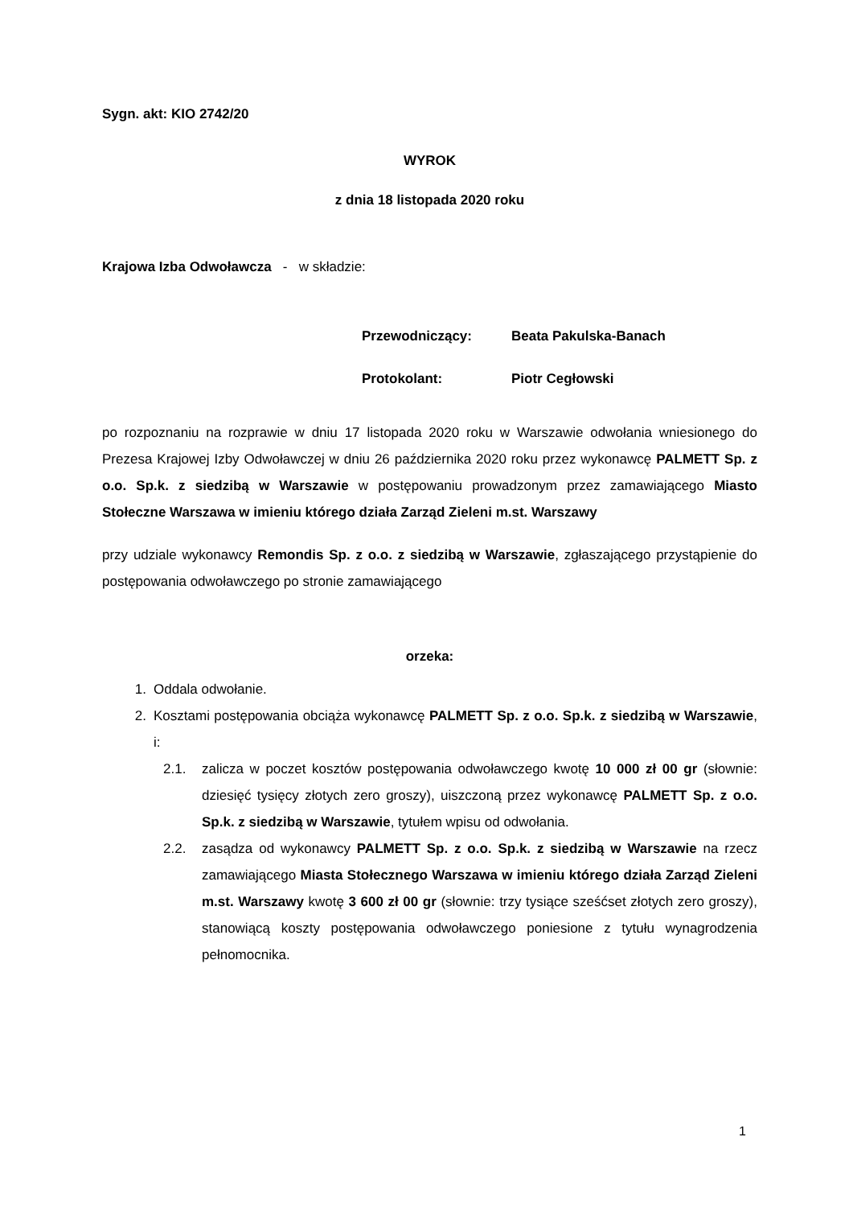Sygn. akt: KIO 2742/20
WYROK
z dnia 18 listopada 2020 roku
Krajowa Izba Odwoławcza - w składzie:
Przewodniczący: Beata Pakulska-Banach
Protokolant: Piotr Cegłowski
po rozpoznaniu na rozprawie w dniu 17 listopada 2020 roku w Warszawie odwołania wniesionego do Prezesa Krajowej Izby Odwoławczej w dniu 26 października 2020 roku przez wykonawcę PALMETT Sp. z o.o. Sp.k. z siedzibą w Warszawie w postępowaniu prowadzonym przez zamawiającego Miasto Stołeczne Warszawa w imieniu którego działa Zarząd Zieleni m.st. Warszawy
przy udziale wykonawcy Remondis Sp. z o.o. z siedzibą w Warszawie, zgłaszającego przystąpienie do postępowania odwoławczego po stronie zamawiającego
orzeka:
1. Oddala odwołanie.
2.
Kosztami postępowania obciąża wykonawcę PALMETT Sp. z o.o. Sp.k. z siedzibą w Warszawie, i:
2.1.
zalicza w poczet kosztów postępowania odwoławczego kwotę 10 000 zł 00 gr (słownie: dziesięć tysięcy złotych zero groszy), uiszczoną przez wykonawcę PALMETT Sp. z o.o. Sp.k. z siedzibą w Warszawie, tytułem wpisu od odwołania.
2.2.
zasądza od wykonawcy PALMETT Sp. z o.o. Sp.k. z siedzibą w Warszawie na rzecz zamawiającego Miasta Stołecznego Warszawa w imieniu którego działa Zarząd Zieleni m.st. Warszawy kwotę 3 600 zł 00 gr (słownie: trzy tysiące sześćset złotych zero groszy), stanowiącą koszty postępowania odwoławczego poniesione z tytułu wynagrodzenia pełnomocnika.
1